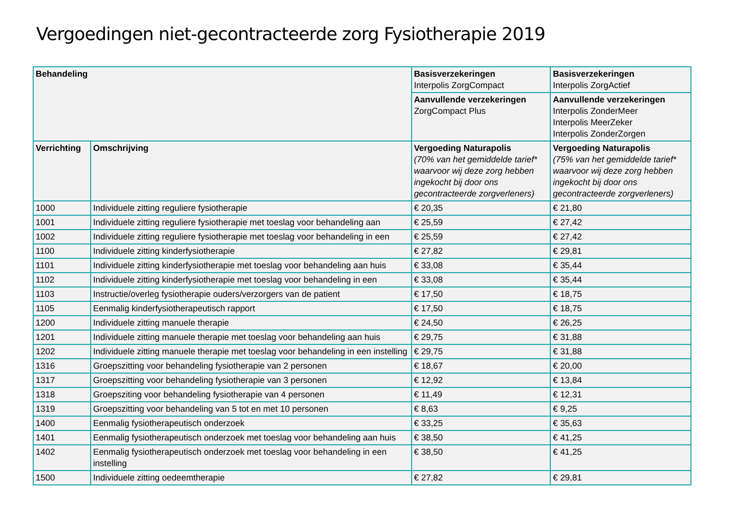Vergoedingen niet-gecontracteerde zorg Fysiotherapie 2019
| Behandeling | | Basisverzekeringen Interpolis ZorgCompact | Basisverzekeringen Interpolis ZorgActief |
| --- | --- | --- | --- |
| | | Aanvullende verzekeringen ZorgCompact Plus | Aanvullende verzekeringen Interpolis ZonderMeer Interpolis MeerZeker Interpolis ZonderZorgen |
| Verrichting | Omschrijving | Vergoeding Naturapolis (70% van het gemiddelde tarief* waarvoor wij deze zorg hebben ingekocht bij door ons gecontracteerde zorgverleners) | Vergoeding Naturapolis (75% van het gemiddelde tarief* waarvoor wij deze zorg hebben ingekocht bij door ons gecontracteerde zorgverleners) |
| 1000 | Individuele zitting reguliere fysiotherapie | € 20,35 | € 21,80 |
| 1001 | Individuele zitting reguliere fysiotherapie met toeslag voor behandeling aan | € 25,59 | € 27,42 |
| 1002 | Individuele zitting reguliere fysiotherapie met toeslag voor behandeling in een | € 25,59 | € 27,42 |
| 1100 | Individuele zitting kinderfysiotherapie | € 27,82 | € 29,81 |
| 1101 | Individuele zitting kinderfysiotherapie met toeslag voor behandeling aan huis | € 33,08 | € 35,44 |
| 1102 | Individuele zitting kinderfysiotherapie met toeslag voor behandeling in een | € 33,08 | € 35,44 |
| 1103 | Instructie/overleg fysiotherapie ouders/verzorgers van de patient | € 17,50 | € 18,75 |
| 1105 | Eenmalig kinderfysiotherapeutisch rapport | € 17,50 | € 18,75 |
| 1200 | Individuele zitting manuele therapie | € 24,50 | € 26,25 |
| 1201 | Individuele zitting manuele therapie met toeslag voor behandeling aan huis | € 29,75 | € 31,88 |
| 1202 | Individuele zitting manuele therapie met toeslag voor behandeling in een instelling | € 29,75 | € 31,88 |
| 1316 | Groepszitting voor behandeling fysiotherapie van 2 personen | € 18,67 | € 20,00 |
| 1317 | Groepszitting voor behandeling fysiotherapie van 3 personen | € 12,92 | € 13,84 |
| 1318 | Groepsziting voor behandeling fysiotherapie van 4 personen | € 11,49 | € 12,31 |
| 1319 | Groepszitting voor behandeling van 5 tot en met 10 personen | € 8,63 | € 9,25 |
| 1400 | Eenmalig fysiotherapeutisch onderzoek | € 33,25 | € 35,63 |
| 1401 | Eenmalig fysiotherapeutisch onderzoek met toeslag voor behandeling aan huis | € 38,50 | € 41,25 |
| 1402 | Eenmalig fysiotherapeutisch onderzoek met toeslag voor behandeling in een instelling | € 38,50 | € 41,25 |
| 1500 | Individuele zitting oedeemtherapie | € 27,82 | € 29,81 |